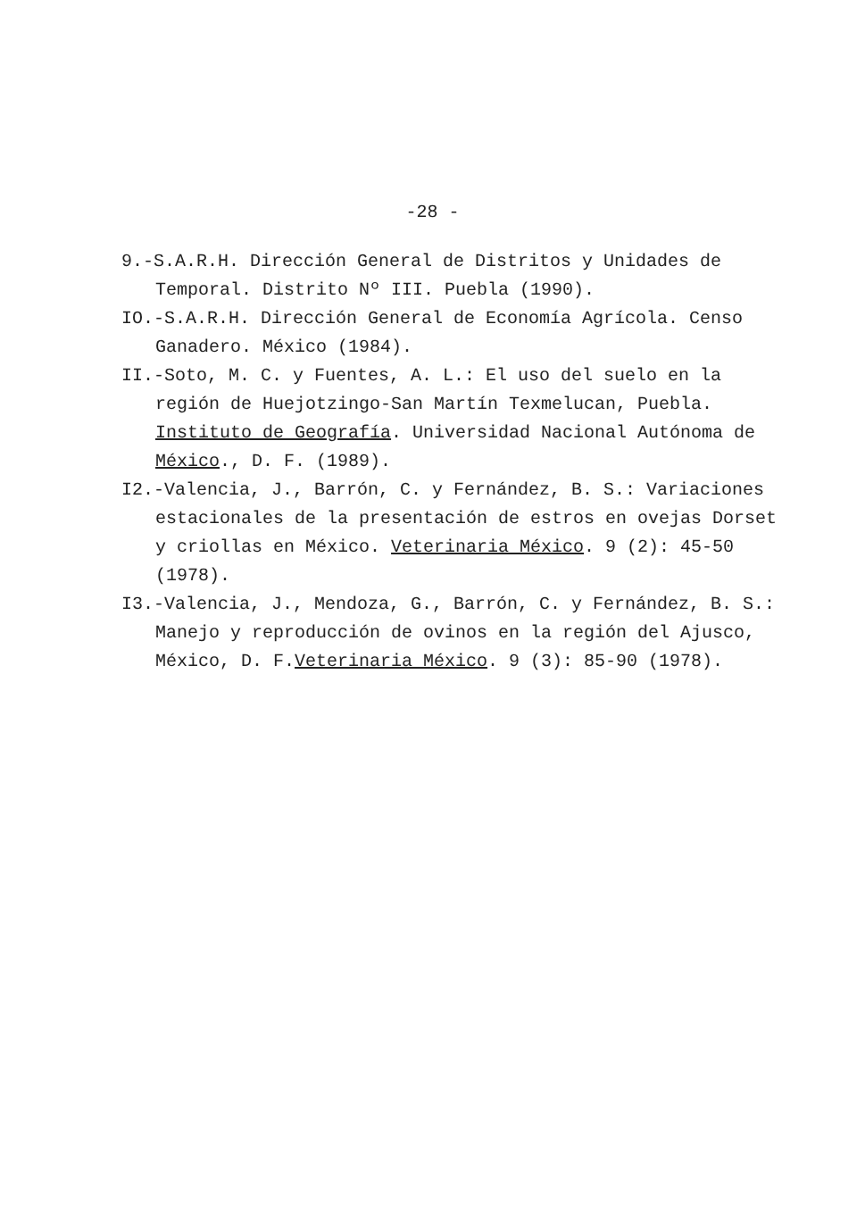-28 -
9.-S.A.R.H. Dirección General de Distritos y Unidades de Temporal. Distrito Nº III. Puebla (1990).
IO.-S.A.R.H. Dirección General de Economía Agrícola. Censo Ganadero. México (1984).
II.-Soto, M. C. y Fuentes, A. L.: El uso del suelo en la región de Huejotzingo-San Martín Texmelucan, Puebla. Instituto de Geografía. Universidad Nacional Autónoma de México., D. F. (1989).
I2.-Valencia, J., Barrón, C. y Fernández, B. S.: Variaciones estacionales de la presentación de estros en ovejas Dorset y criollas en México. Veterinaria México. 9 (2): 45-50 (1978).
I3.-Valencia, J., Mendoza, G., Barrón, C. y Fernández, B. S.: Manejo y reproducción de ovinos en la región del Ajusco, México, D. F.Veterinaria México. 9 (3): 85-90 (1978).